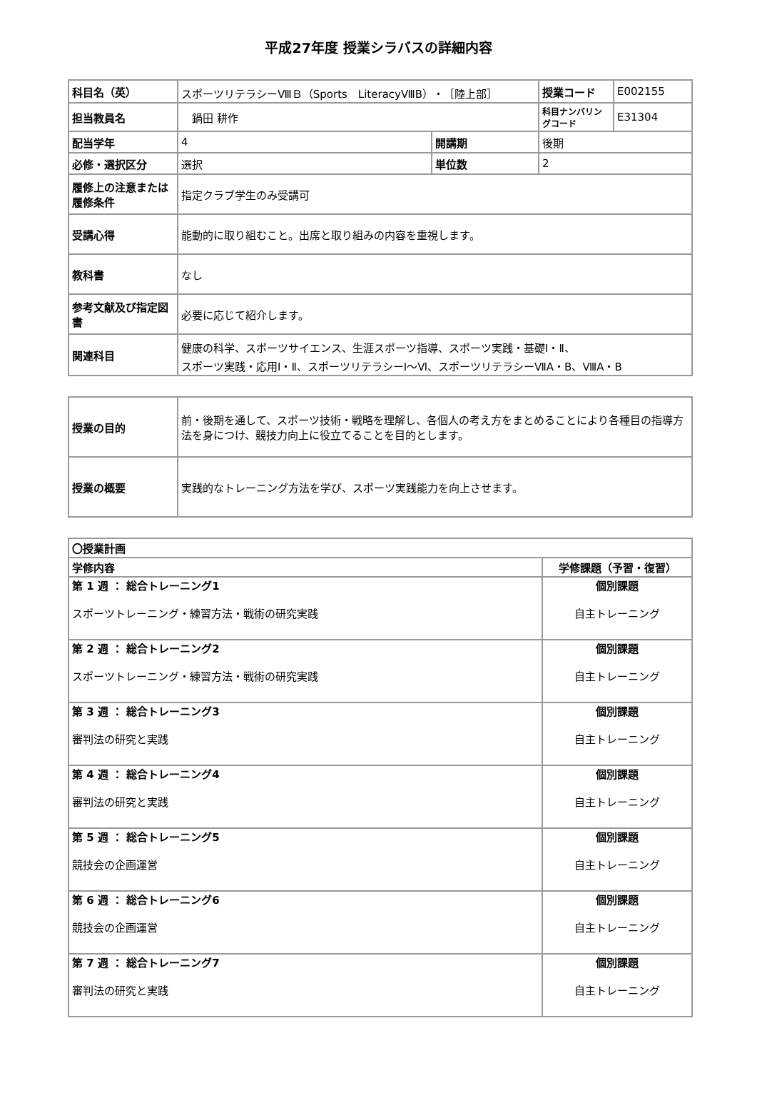平成27年度 授業シラバスの詳細内容
| 科目名（英） | スポーツリテラシーⅧＢ（Sports LiteracyⅧB）・［陸上部］ | | | 授業コード | E002155 |
| 担当教員名 | 鍋田 耕作 | | | 科目ナンバリングコード | E31304 |
| 配当学年 | 4 | 開講期 | 後期 | | |
| 必修・選択区分 | 選択 | 単位数 | 2 | | |
| 履修上の注意または履修条件 | 指定クラブ学生のみ受講可 | | | | |
| 受講心得 | 能動的に取り組むこと。出席と取り組みの内容を重視します。 | | | | |
| 教科書 | なし | | | | |
| 参考文献及び指定図書 | 必要に応じて紹介します。 | | | | |
| 関連科目 | 健康の科学、スポーツサイエンス、生涯スポーツ指導、スポーツ実践・基礎Ⅰ・Ⅱ、 スポーツ実践・応用Ⅰ・Ⅱ、スポーツリテラシーⅠ～Ⅵ、スポーツリテラシーⅦA・B、ⅧA・B | | | | |
| 授業の目的 | 前・後期を通して、スポーツ技術・戦略を理解し、各個人の考え方をまとめることにより各種目の指導方法を身につけ、競技力向上に役立てることを目的とします。 |
| 授業の概要 | 実践的なトレーニング方法を学び、スポーツ実践能力を向上させます。 |
| 〇授業計画 | |
| --- | --- |
| 学修内容 | 学修課題（予習・復習） |
| 第 1 週 ： 総合トレーニング1 スポーツトレーニング・練習方法・戦術の研究実践 | 個別課題 自主トレーニング |
| 第 2 週 ： 総合トレーニング2 スポーツトレーニング・練習方法・戦術の研究実践 | 個別課題 自主トレーニング |
| 第 3 週 ： 総合トレーニング3 審判法の研究と実践 | 個別課題 自主トレーニング |
| 第 4 週 ： 総合トレーニング4 審判法の研究と実践 | 個別課題 自主トレーニング |
| 第 5 週 ： 総合トレーニング5 競技会の企画運営 | 個別課題 自主トレーニング |
| 第 6 週 ： 総合トレーニング6 競技会の企画運営 | 個別課題 自主トレーニング |
| 第 7 週 ： 総合トレーニング7 審判法の研究と実践 | 個別課題 自主トレーニング |